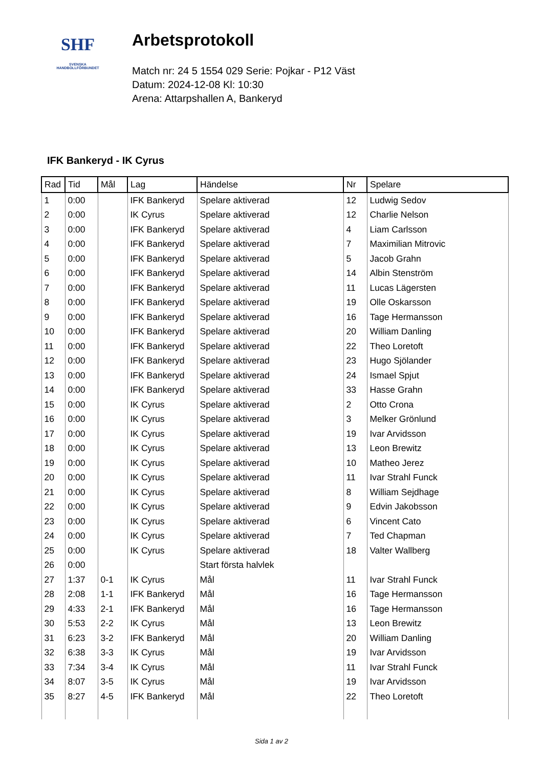SHF
SVENSKA
HANDBOLLFÖRBUNDET
Arbetsprotokoll
Match nr: 24 5 1554 029 Serie: Pojkar - P12 Väst
Datum: 2024-12-08 Kl: 10:30
Arena: Attarpshallen A, Bankeryd
IFK Bankeryd - IK Cyrus
| Rad | Tid | Mål | Lag | Händelse | Nr | Spelare |
| --- | --- | --- | --- | --- | --- | --- |
| 1 | 0:00 | | IFK Bankeryd | Spelare aktiverad | 12 | Ludwig Sedov |
| 2 | 0:00 | | IK Cyrus | Spelare aktiverad | 12 | Charlie Nelson |
| 3 | 0:00 | | IFK Bankeryd | Spelare aktiverad | 4 | Liam Carlsson |
| 4 | 0:00 | | IFK Bankeryd | Spelare aktiverad | 7 | Maximilian Mitrovic |
| 5 | 0:00 | | IFK Bankeryd | Spelare aktiverad | 5 | Jacob Grahn |
| 6 | 0:00 | | IFK Bankeryd | Spelare aktiverad | 14 | Albin Stenström |
| 7 | 0:00 | | IFK Bankeryd | Spelare aktiverad | 11 | Lucas Lägersten |
| 8 | 0:00 | | IFK Bankeryd | Spelare aktiverad | 19 | Olle Oskarsson |
| 9 | 0:00 | | IFK Bankeryd | Spelare aktiverad | 16 | Tage Hermansson |
| 10 | 0:00 | | IFK Bankeryd | Spelare aktiverad | 20 | William Danling |
| 11 | 0:00 | | IFK Bankeryd | Spelare aktiverad | 22 | Theo Loretoft |
| 12 | 0:00 | | IFK Bankeryd | Spelare aktiverad | 23 | Hugo Sjölander |
| 13 | 0:00 | | IFK Bankeryd | Spelare aktiverad | 24 | Ismael Spjut |
| 14 | 0:00 | | IFK Bankeryd | Spelare aktiverad | 33 | Hasse Grahn |
| 15 | 0:00 | | IK Cyrus | Spelare aktiverad | 2 | Otto Crona |
| 16 | 0:00 | | IK Cyrus | Spelare aktiverad | 3 | Melker Grönlund |
| 17 | 0:00 | | IK Cyrus | Spelare aktiverad | 19 | Ivar Arvidsson |
| 18 | 0:00 | | IK Cyrus | Spelare aktiverad | 13 | Leon Brewitz |
| 19 | 0:00 | | IK Cyrus | Spelare aktiverad | 10 | Matheo Jerez |
| 20 | 0:00 | | IK Cyrus | Spelare aktiverad | 11 | Ivar Strahl Funck |
| 21 | 0:00 | | IK Cyrus | Spelare aktiverad | 8 | William Sejdhage |
| 22 | 0:00 | | IK Cyrus | Spelare aktiverad | 9 | Edvin Jakobsson |
| 23 | 0:00 | | IK Cyrus | Spelare aktiverad | 6 | Vincent Cato |
| 24 | 0:00 | | IK Cyrus | Spelare aktiverad | 7 | Ted Chapman |
| 25 | 0:00 | | IK Cyrus | Spelare aktiverad | 18 | Valter Wallberg |
| 26 | 0:00 | | | Start första halvlek | | |
| 27 | 1:37 | 0-1 | IK Cyrus | Mål | 11 | Ivar Strahl Funck |
| 28 | 2:08 | 1-1 | IFK Bankeryd | Mål | 16 | Tage Hermansson |
| 29 | 4:33 | 2-1 | IFK Bankeryd | Mål | 16 | Tage Hermansson |
| 30 | 5:53 | 2-2 | IK Cyrus | Mål | 13 | Leon Brewitz |
| 31 | 6:23 | 3-2 | IFK Bankeryd | Mål | 20 | William Danling |
| 32 | 6:38 | 3-3 | IK Cyrus | Mål | 19 | Ivar Arvidsson |
| 33 | 7:34 | 3-4 | IK Cyrus | Mål | 11 | Ivar Strahl Funck |
| 34 | 8:07 | 3-5 | IK Cyrus | Mål | 19 | Ivar Arvidsson |
| 35 | 8:27 | 4-5 | IFK Bankeryd | Mål | 22 | Theo Loretoft |
Sida 1 av 2